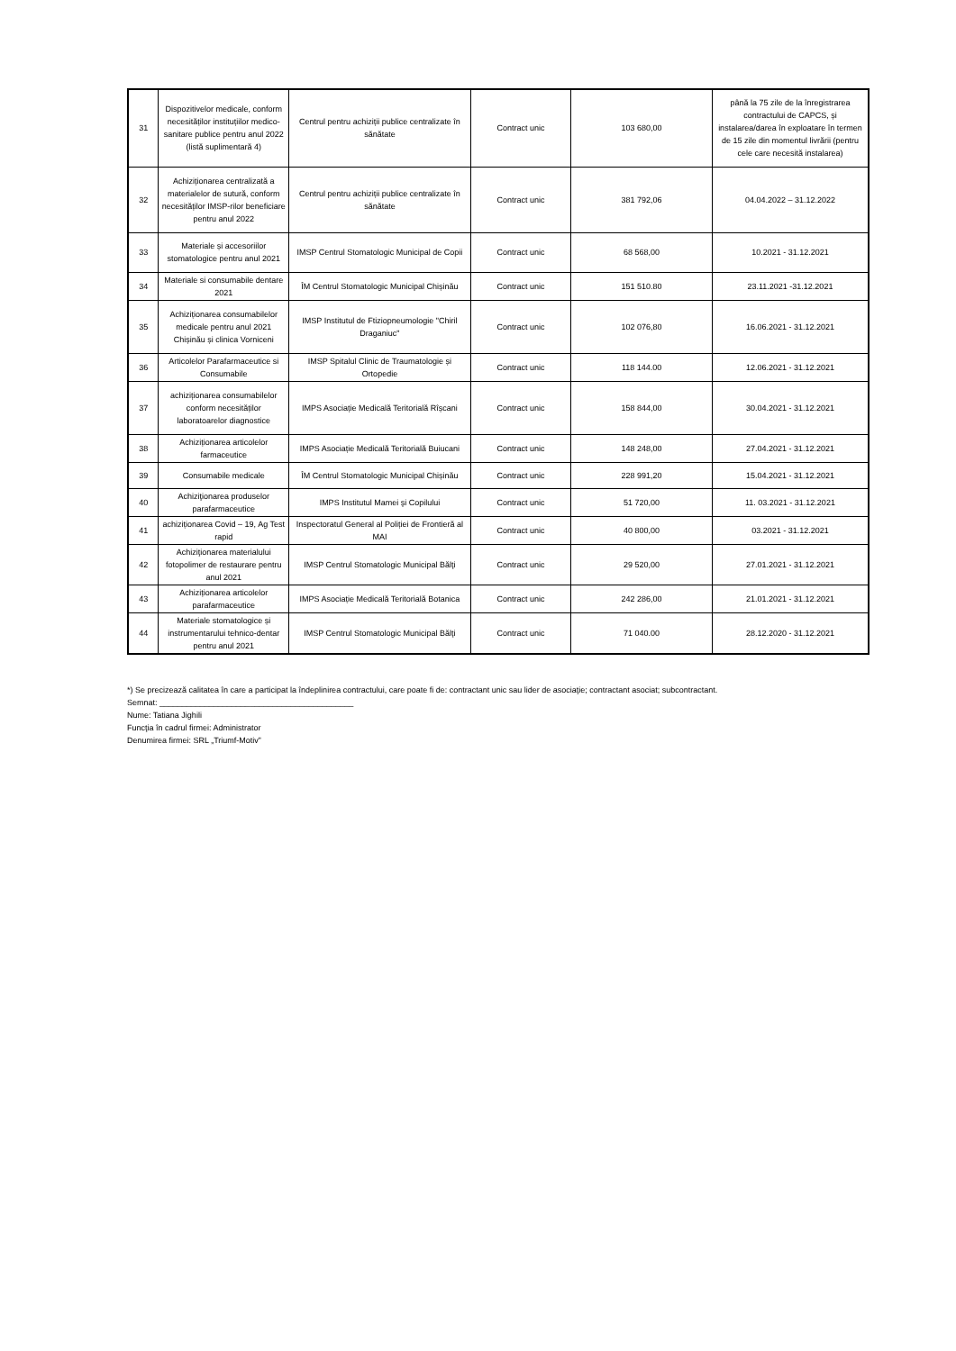| 31 | Dispozitivelor medicale, conform necesităților instituțiilor medico- sanitare publice pentru anul 2022 (listă suplimentară 4) | Centrul pentru achiziții publice centralizate în sănătate | Contract unic | 103 680,00 | până la 75 zile de la înregistrarea contractului de CAPCS, și instalarea/darea în exploatare în termen de 15 zile din momentul livrării (pentru cele care necesită instalarea) |
| 32 | Achiziționarea centralizată a materialelor de sutură, conform necesităților IMSP-rilor beneficiare pentru anul 2022 | Centrul pentru achiziții publice centralizate în sănătate | Contract unic | 381 792,06 | 04.04.2022 – 31.12.2022 |
| 33 | Materiale și accesoriilor stomatologice pentru anul 2021 | IMSP Centrul Stomatologic Municipal de Copii | Contract unic | 68 568,00 | 10.2021 - 31.12.2021 |
| 34 | Materiale si consumabile dentare 2021 | ÎM Centrul Stomatologic Municipal Chișinău | Contract unic | 151 510.80 | 23.11.2021 -31.12.2021 |
| 35 | Achiziționarea consumabilelor medicale pentru anul 2021 Chișinău și clinica Vorniceni | IMSP Institutul de Ftiziopneumologie "Chiril Draganiuc" | Contract unic | 102 076,80 | 16.06.2021 - 31.12.2021 |
| 36 | Articolelor Parafarmaceutice si Consumabile | IMSP Spitalul Clinic de Traumatologie și Ortopedie | Contract unic | 118 144.00 | 12.06.2021 - 31.12.2021 |
| 37 | achiziționarea consumabilelor conform necesităților laboratoarelor diagnostice | IMPS Asociație Medicală Teritorială Rîșcani | Contract unic | 158 844,00 | 30.04.2021 - 31.12.2021 |
| 38 | Achiziționarea articolelor farmaceutice | IMPS Asociație Medicală Teritorială Buiucani | Contract unic | 148 248,00 | 27.04.2021 - 31.12.2021 |
| 39 | Consumabile medicale | ÎM Centrul Stomatologic Municipal Chișinău | Contract unic | 228 991,20 | 15.04.2021 - 31.12.2021 |
| 40 | Achiziţionarea produselor parafarmaceutice | IMPS Institutul Mamei şi Copilului | Contract unic | 51 720,00 | 11. 03.2021 - 31.12.2021 |
| 41 | achiziționarea Covid – 19, Ag Test rapid | Inspectoratul General al Poliției de Frontieră al MAI | Contract unic | 40 800,00 | 03.2021 - 31.12.2021 |
| 42 | Achiziţionarea materialului fotopolimer de restaurare pentru anul 2021 | IMSP Centrul Stomatologic Municipal Bălţi | Contract unic | 29 520,00 | 27.01.2021 - 31.12.2021 |
| 43 | Achiziționarea articolelor parafarmaceutice | IMPS Asociație Medicală Teritorială Botanica | Contract unic | 242 286,00 | 21.01.2021 - 31.12.2021 |
| 44 | Materiale stomatologice și instrumentarului tehnico-dentar pentru anul 2021 | IMSP Centrul Stomatologic Municipal Bălţi | Contract unic | 71 040.00 | 28.12.2020 - 31.12.2021 |
*) Se precizează calitatea în care a participat la îndeplinirea contractului, care poate fi de: contractant unic sau lider de asociaţie; contractant asociat; subcontractant.
Semnat: ___________________________________________
Nume: Tatiana Jighili
Funcţia în cadrul firmei: Administrator
Denumirea firmei: SRL „Triumf-Motiv”